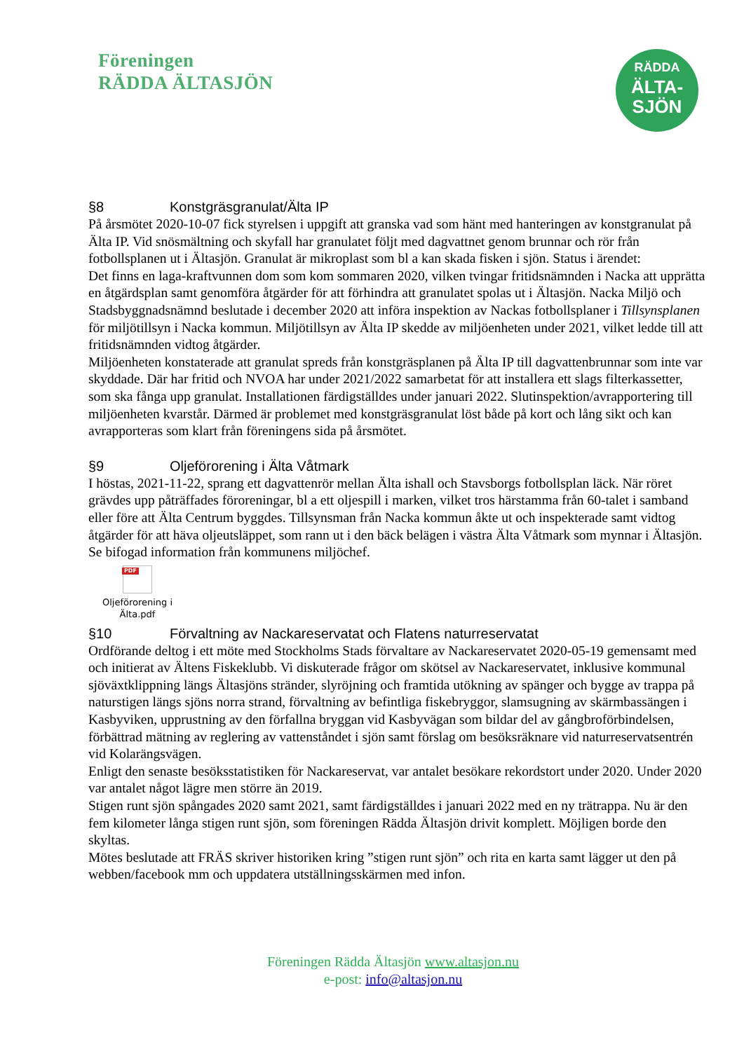Föreningen
RÄDDA ÄLTASJÖN
RÄDDA
ÄLTA-
SJÖN
§8 Konstgräsgranulat/Älta IP
På årsmötet 2020-10-07 fick styrelsen i uppgift att granska vad som hänt med hanteringen av konstgranulat på Älta IP. Vid snösmältning och skyfall har granulatet följt med dagvattnet genom brunnar och rör från fotbollsplanen ut i Ältasjön. Granulat är mikroplast som bl a kan skada fisken i sjön. Status i ärendet:
Det finns en laga-kraftvunnen dom som kom sommaren 2020, vilken tvingar fritidsnämnden i Nacka att upprätta en åtgärdsplan samt genomföra åtgärder för att förhindra att granulatet spolas ut i Ältasjön. Nacka Miljö och Stadsbyggnadsnämnd beslutade i december 2020 att införa inspektion av Nackas fotbollsplaner i Tillsynsplanen för miljötillsyn i Nacka kommun. Miljötillsyn av Älta IP skedde av miljöenheten under 2021, vilket ledde till att fritidsnämnden vidtog åtgärder.
Miljöenheten konstaterade att granulat spreds från konstgräsplanen på Älta IP till dagvattenbrunnar som inte var skyddade. Där har fritid och NVOA har under 2021/2022 samarbetat för att installera ett slags filterkassetter, som ska fånga upp granulat. Installationen färdigställdes under januari 2022. Slutinspektion/avrapportering till miljöenheten kvarstår. Därmed är problemet med konstgräsgranulat löst både på kort och lång sikt och kan avrapporteras som klart från föreningens sida på årsmötet.
§9 Oljeförorening i Älta Våtmark
I höstas, 2021-11-22, sprang ett dagvattenrör mellan Älta ishall och Stavsborgs fotbollsplan läck. När röret grävdes upp påträffades föroreningar, bl a ett oljespill i marken, vilket tros härstamma från 60-talet i samband eller före att Älta Centrum byggdes. Tillsynsman från Nacka kommun åkte ut och inspekterade samt vidtog åtgärder för att häva oljeutsläppet, som rann ut i den bäck belägen i västra Älta Våtmark som mynnar i Ältasjön. Se bifogad information från kommunens miljöchef.
PDF
Oljeförorening i Älta.pdf
§10 Förvaltning av Nackareservatat och Flatens naturreservatat
Ordförande deltog i ett möte med Stockholms Stads förvaltare av Nackareservatet 2020-05-19 gemensamt med och initierat av Ältens Fiskeklubb. Vi diskuterade frågor om skötsel av Nackareservatet, inklusive kommunal sjöväxtklippning längs Ältasjöns stränder, slyröjning och framtida utökning av spänger och bygge av trappa på naturstigen längs sjöns norra strand, förvaltning av befintliga fiskebryggor, slamsugning av skärmbassängen i Kasbyviken, upprustning av den förfallna bryggan vid Kasbyvägan som bildar del av gångbroförbindelsen, förbättrad mätning av reglering av vattenståndet i sjön samt förslag om besöksräknare vid naturreservatsentrén vid Kolarängsvägen.
Enligt den senaste besöksstatistiken för Nackareservat, var antalet besökare rekordstort under 2020. Under 2020 var antalet något lägre men större än 2019.
Stigen runt sjön spångades 2020 samt 2021, samt färdigställdes i januari 2022 med en ny trätrappa. Nu är den fem kilometer långa stigen runt sjön, som föreningen Rädda Ältasjön drivit komplett. Möjligen borde den skyltas.
Mötes beslutade att FRÄS skriver historiken kring ”stigen runt sjön” och rita en karta samt lägger ut den på webben/facebook mm och uppdatera utställningsskärmen med infon.
Föreningen Rädda Ältasjön www.altasjon.nu
e-post: info@altasjon.nu